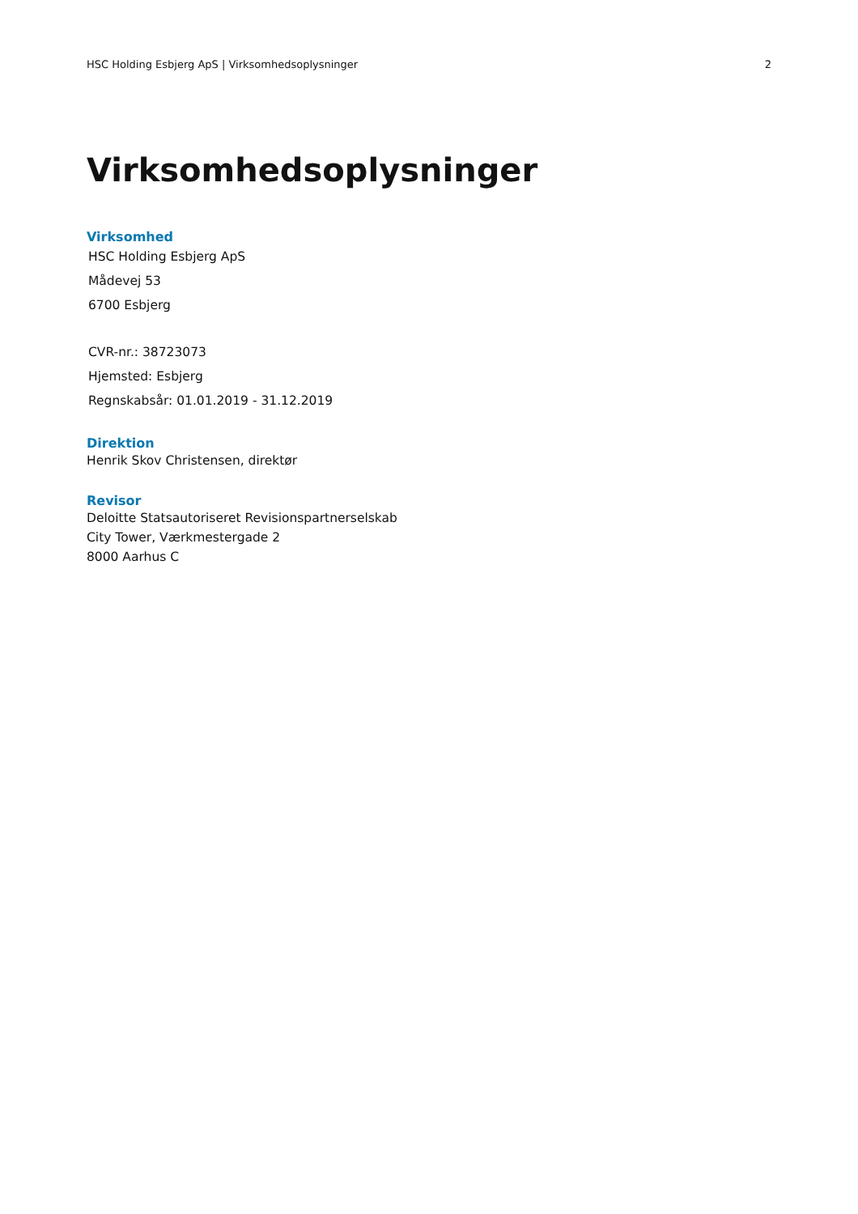HSC Holding Esbjerg ApS | Virksomhedsoplysninger 2
Virksomhedsoplysninger
Virksomhed
HSC Holding Esbjerg ApS
Mådevej 53
6700 Esbjerg
CVR-nr.: 38723073
Hjemsted: Esbjerg
Regnskabsår: 01.01.2019 - 31.12.2019
Direktion
Henrik Skov Christensen, direktør
Revisor
Deloitte Statsautoriseret Revisionspartnerselskab
City Tower, Værkmestergade 2
8000 Aarhus C